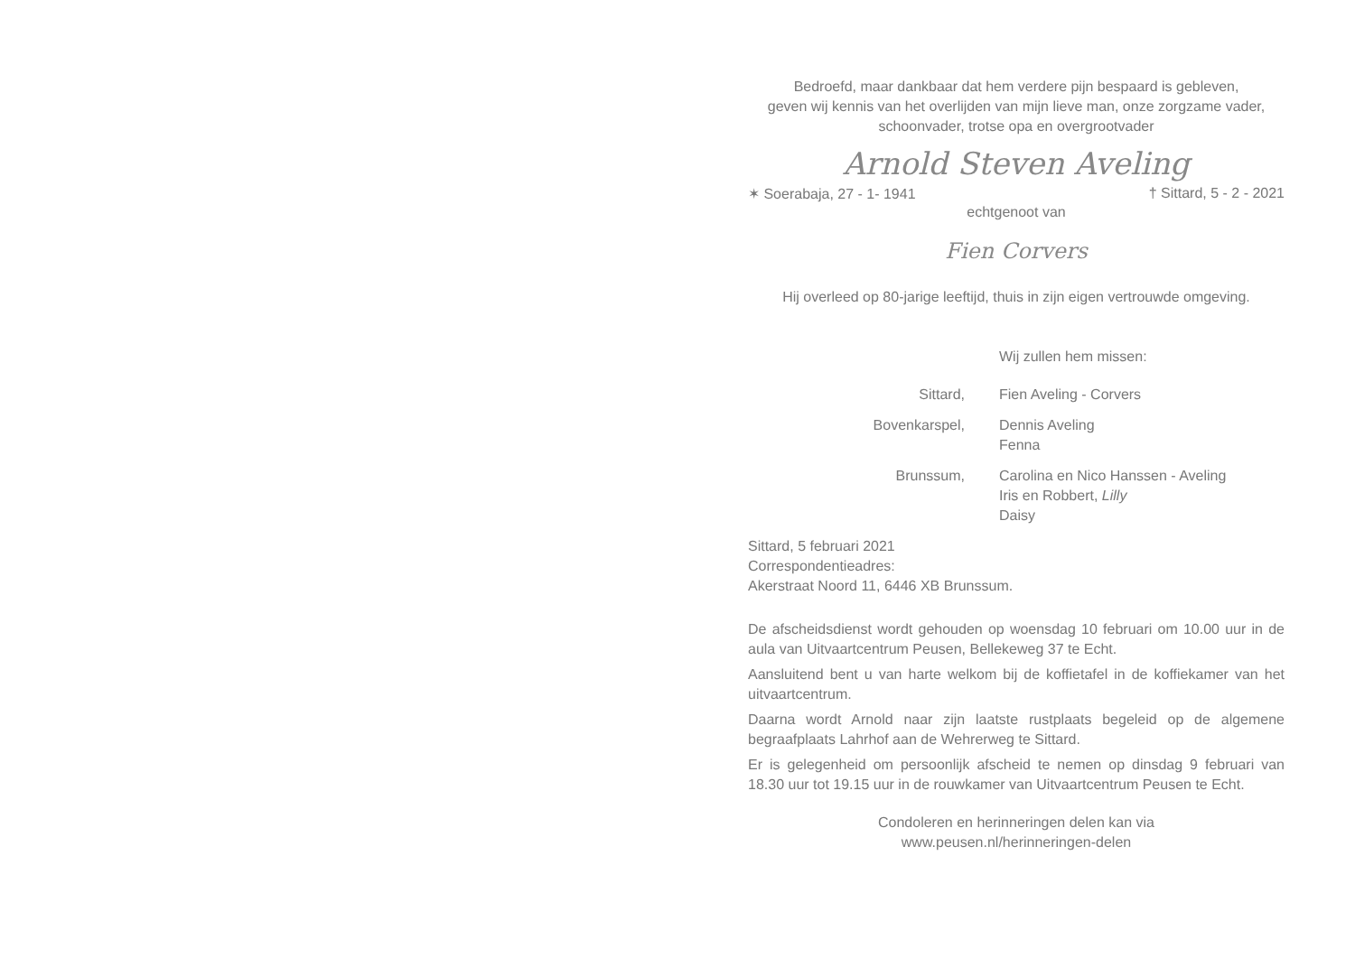Bedroefd, maar dankbaar dat hem verdere pijn bespaard is gebleven,
geven wij kennis van het overlijden van mijn lieve man, onze zorgzame vader,
schoonvader, trotse opa en overgrootvader
Arnold Steven Aveling
✶ Soerabaja, 27 - 1- 1941 † Sittard, 5 - 2 - 2021
echtgenoot van
Fien Corvers
Hij overleed op 80-jarige leeftijd, thuis in zijn eigen vertrouwde omgeving.
Wij zullen hem missen:
Sittard, Fien Aveling - Corvers
Bovenkarspel, Dennis Aveling
Fenna
Brunssum, Carolina en Nico Hanssen - Aveling
Iris en Robbert, Lilly
Daisy
Sittard, 5 februari 2021
Correspondentieadres:
Akerstraat Noord 11, 6446 XB Brunssum.
De afscheidsdienst wordt gehouden op woensdag 10 februari om 10.00 uur in de aula van Uitvaartcentrum Peusen, Bellekeweg 37 te Echt.
Aansluitend bent u van harte welkom bij de koffietafel in de koffiekamer van het uitvaartcentrum.
Daarna wordt Arnold naar zijn laatste rustplaats begeleid op de algemene begraafplaats Lahrhof aan de Wehrerweg te Sittard.
Er is gelegenheid om persoonlijk afscheid te nemen op dinsdag 9 februari van 18.30 uur tot 19.15 uur in de rouwkamer van Uitvaartcentrum Peusen te Echt.
Condoleren en herinneringen delen kan via
www.peusen.nl/herinneringen-delen